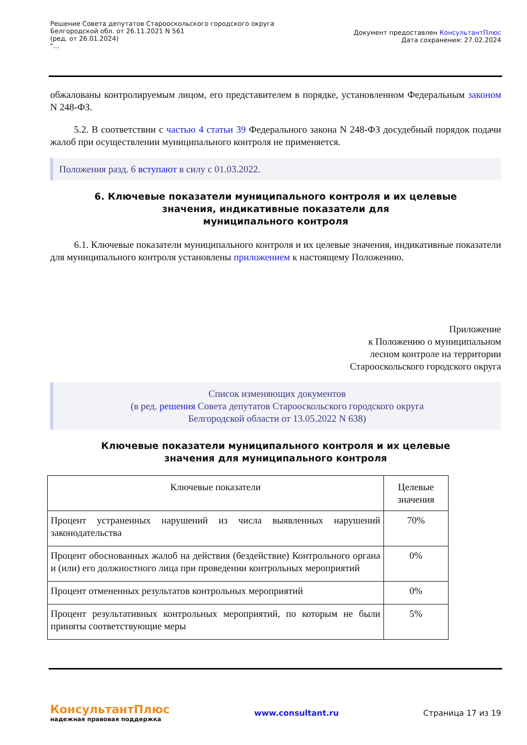Решение Совета депутатов Старооскольского городского округа
Белгородской обл. от 26.11.2021 N 561
(ред. от 26.01.2024)
"...
Документ предоставлен КонсультантПлюс
Дата сохранения: 27.02.2024
обжалованы контролируемым лицом, его представителем в порядке, установленном Федеральным законом N 248-ФЗ.
5.2. В соответствии с частью 4 статьи 39 Федерального закона N 248-ФЗ досудебный порядок подачи жалоб при осуществлении муниципального контроля не применяется.
Положения разд. 6 вступают в силу с 01.03.2022.
6. Ключевые показатели муниципального контроля и их целевые
значения, индикативные показатели для
муниципального контроля
6.1. Ключевые показатели муниципального контроля и их целевые значения, индикативные показатели для муниципального контроля установлены приложением к настоящему Положению.
Приложение
к Положению о муниципальном
лесном контроле на территории
Старооскольского городского округа
Список изменяющих документов
(в ред. решения Совета депутатов Старооскольского городского округа
Белгородской области от 13.05.2022 N 638)
Ключевые показатели муниципального контроля и их целевые
значения для муниципального контроля
| Ключевые показатели | Целевые значения |
| Процент устраненных нарушений из числа выявленных нарушений законодательства | 70% |
| Процент обоснованных жалоб на действия (бездействие) Контрольного органа и (или) его должностного лица при проведении контрольных мероприятий | 0% |
| Процент отмененных результатов контрольных мероприятий | 0% |
| Процент результативных контрольных мероприятий, по которым не были приняты соответствующие меры | 5% |
КонсультантПлюс
надежная правовая поддержка
www.consultant.ru Страница 17 из 19